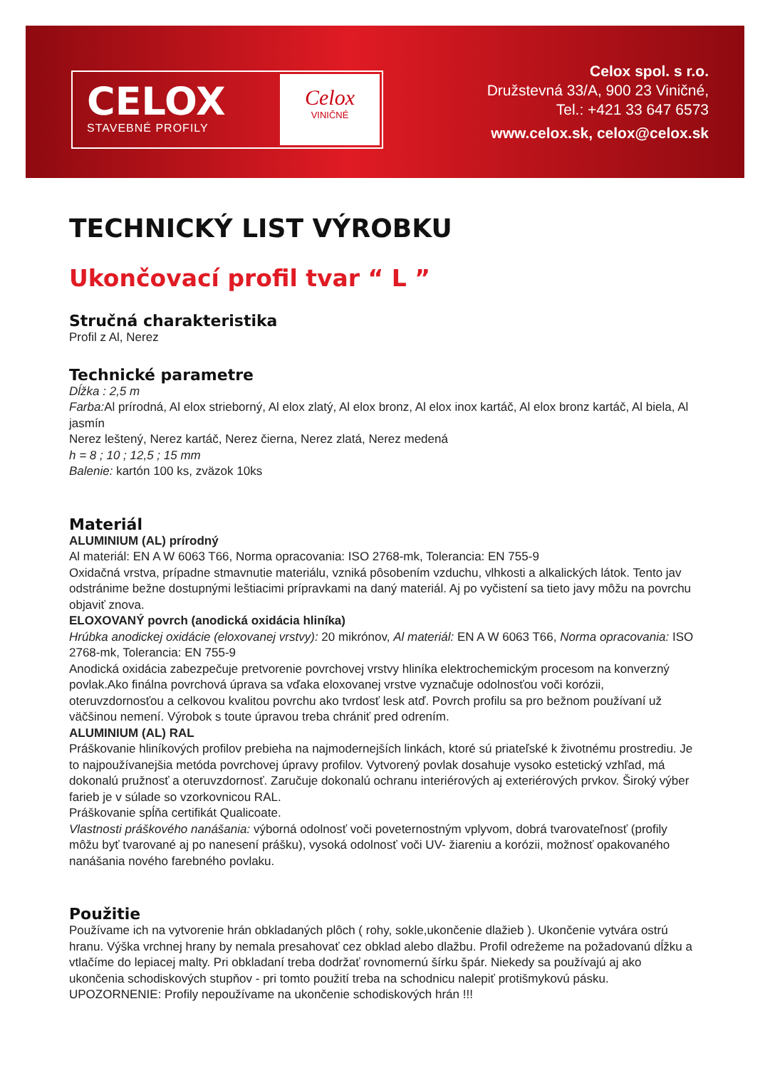CELOX
STAVEBNÉ PROFILY
Celox
VINIČNÉ
Celox spol. s r.o.
Družstevná 33/A, 900 23 Viničné,
Tel.: +421 33 647 6573
www.celox.sk, celox@celox.sk
TECHNICKÝ LIST VÝROBKU
Ukončovací profil tvar “ L ”
Stručná charakteristika
Profil z Al, Nerez
Technické parametre
Dĺžka : 2,5 m
Farba: Al prírodná, Al elox strieborný, Al elox zlatý, Al elox bronz, Al elox inox kartáč, Al elox bronz kartáč, Al biela, Al jasmín
Nerez leštený, Nerez kartáč, Nerez čierna, Nerez zlatá, Nerez medená
h = 8 ; 10 ; 12,5 ; 15 mm
Balenie: kartón 100 ks, zväzok 10ks
Materiál
ALUMINIUM (AL) prírodný
Al materiál: EN A W 6063 T66, Norma opracovania: ISO 2768-mk, Tolerancia: EN 755-9
Oxidačná vrstva, prípadne stmavnutie materiálu, vzniká pôsobením vzduchu, vlhkosti a alkalických látok. Tento jav odstránime bežne dostupnými leštiacimi prípravkami na daný materiál. Aj po vyčistení sa tieto javy môžu na povrchu objaviť znova.
ELOXOVANÝ povrch (anodická oxidácia hliníka)
Hrúbka anodickej oxidácie (eloxovanej vrstvy): 20 mikrónov, Al materiál: EN A W 6063 T66, Norma opracovania: ISO 2768-mk, Tolerancia: EN 755-9
Anodická oxidácia zabezpečuje pretvorenie povrchovej vrstvy hliníka elektrochemickým procesom na konverzný povlak.Ako finálna povrchová úprava sa vďaka eloxovanej vrstve vyznačuje odolnosťou voči korózii, oteruvzdornosťou a celkovou kvalitou povrchu ako tvrdosť lesk atď. Povrch profilu sa pro bežnom používaní už väčšinou nemení. Výrobok s toute úpravou treba chrániť pred odrením.
ALUMINIUM (AL) RAL
Práškovanie hliníkových profilov prebieha na najmodernejších linkách, ktoré sú priateľské k životnému prostrediu. Je to najpoužívanejšia metóda povrchovej úpravy profilov. Vytvorený povlak dosahuje vysoko estetický vzhľad, má dokonalú pružnosť a oteruvzdornosť. Zaručuje dokonalú ochranu interiérových aj exteriérových prvkov. Široký výber farieb je v súlade so vzorkovnicou RAL.
Práškovanie spĺňa certifikát Qualicoate.
Vlastnosti práškového nanášania: výborná odolnosť voči poveternostným vplyvom, dobrá tvarovateľnosť (profily môžu byť tvarované aj po nanesení prášku), vysoká odolnosť voči UV- žiareniu a korózii, možnosť opakovaného nanášania nového farebného povlaku.
Použitie
Používame ich na vytvorenie hrán obkladaných plôch ( rohy, sokle,ukončenie dlažieb ). Ukončenie vytvára ostrú hranu. Výška vrchnej hrany by nemala presahovať cez obklad alebo dlažbu. Profil odrežeme na požadovanú dĺžku a vtlačíme do lepiacej malty. Pri obkladaní treba dodržať rovnomernú šírku špár. Niekedy sa používajú aj ako ukončenia schodiskových stupňov - pri tomto použití treba na schodnicu nalepiť protišmykovú pásku. UPOZORNENIE: Profily nepoužívame na ukončenie schodiskových hrán !!!